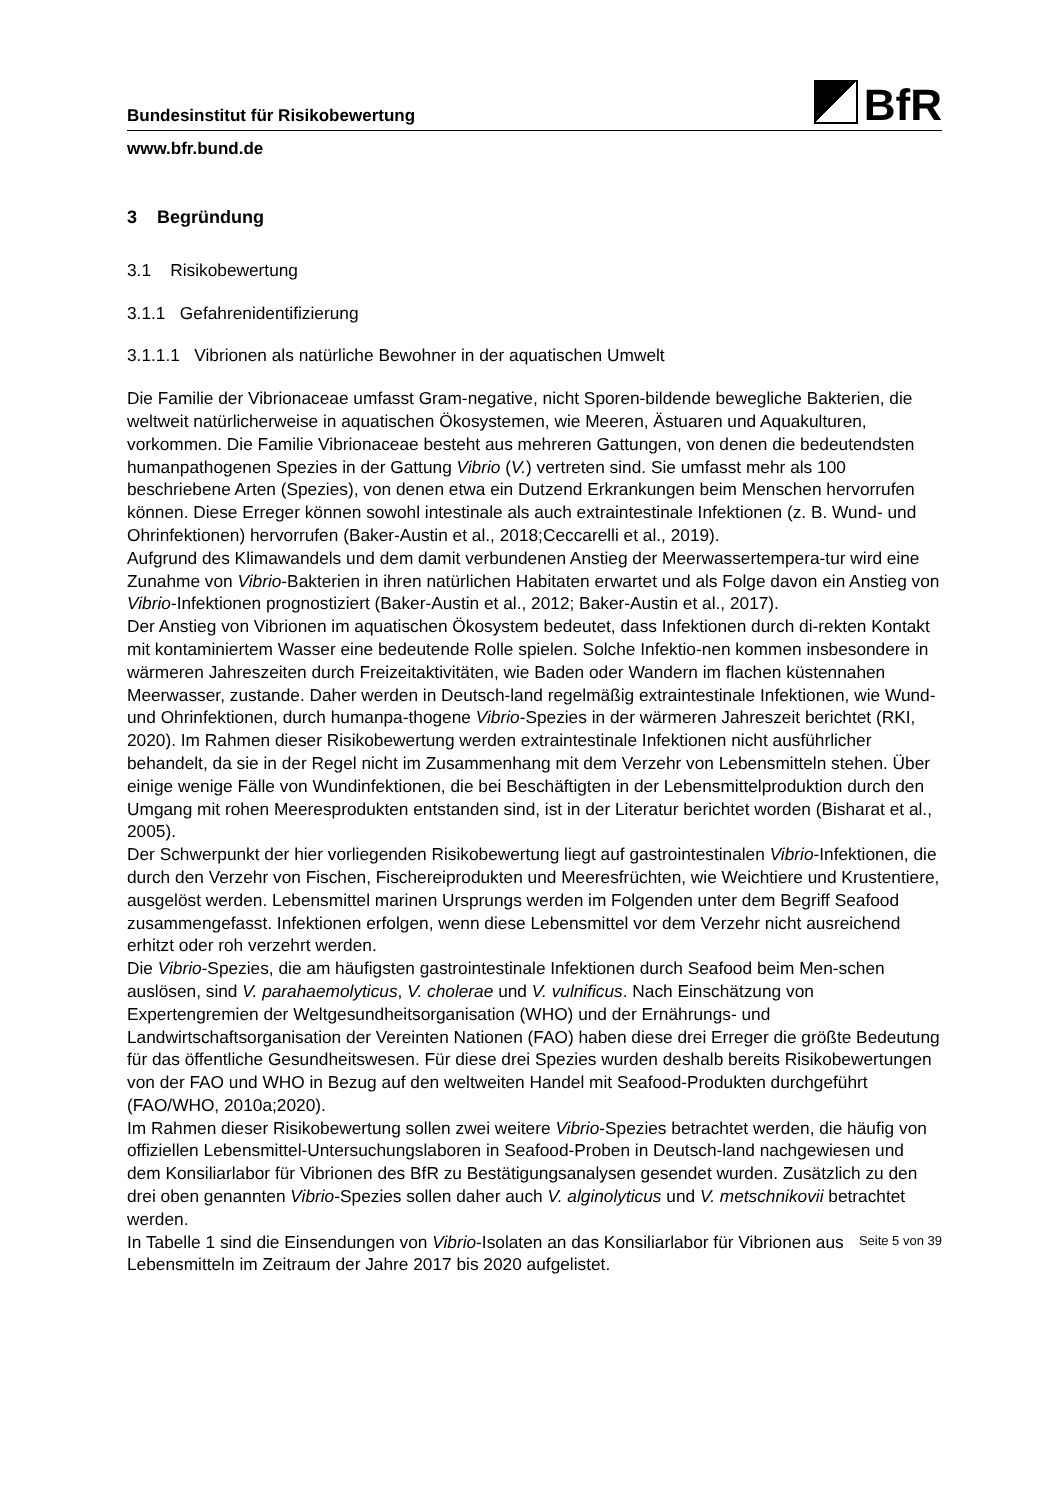BfR
Bundesinstitut für Risikobewertung
www.bfr.bund.de
3 Begründung
3.1 Risikobewertung
3.1.1 Gefahrenidentifizierung
3.1.1.1 Vibrionen als natürliche Bewohner in der aquatischen Umwelt
Die Familie der Vibrionaceae umfasst Gram-negative, nicht Sporen-bildende bewegliche Bakterien, die weltweit natürlicherweise in aquatischen Ökosystemen, wie Meeren, Ästuaren und Aquakulturen, vorkommen. Die Familie Vibrionaceae besteht aus mehreren Gattungen, von denen die bedeutendsten humanpathogenen Spezies in der Gattung Vibrio (V.) vertreten sind. Sie umfasst mehr als 100 beschriebene Arten (Spezies), von denen etwa ein Dutzend Erkrankungen beim Menschen hervorrufen können. Diese Erreger können sowohl intestinale als auch extraintestinale Infektionen (z. B. Wund- und Ohrinfektionen) hervorrufen (Baker-Austin et al., 2018;Ceccarelli et al., 2019).
Aufgrund des Klimawandels und dem damit verbundenen Anstieg der Meerwassertempera-tur wird eine Zunahme von Vibrio-Bakterien in ihren natürlichen Habitaten erwartet und als Folge davon ein Anstieg von Vibrio-Infektionen prognostiziert (Baker-Austin et al., 2012; Baker-Austin et al., 2017).
Der Anstieg von Vibrionen im aquatischen Ökosystem bedeutet, dass Infektionen durch di-rekten Kontakt mit kontaminiertem Wasser eine bedeutende Rolle spielen. Solche Infektio-nen kommen insbesondere in wärmeren Jahreszeiten durch Freizeitaktivitäten, wie Baden oder Wandern im flachen küstennahen Meerwasser, zustande. Daher werden in Deutsch-land regelmäßig extraintestinale Infektionen, wie Wund- und Ohrinfektionen, durch humanpa-thogene Vibrio-Spezies in der wärmeren Jahreszeit berichtet (RKI, 2020). Im Rahmen dieser Risikobewertung werden extraintestinale Infektionen nicht ausführlicher behandelt, da sie in der Regel nicht im Zusammenhang mit dem Verzehr von Lebensmitteln stehen. Über einige wenige Fälle von Wundinfektionen, die bei Beschäftigten in der Lebensmittelproduktion durch den Umgang mit rohen Meeresprodukten entstanden sind, ist in der Literatur berichtet worden (Bisharat et al., 2005).
Der Schwerpunkt der hier vorliegenden Risikobewertung liegt auf gastrointestinalen Vibrio-Infektionen, die durch den Verzehr von Fischen, Fischereiprodukten und Meeresfrüchten, wie Weichtiere und Krustentiere, ausgelöst werden. Lebensmittel marinen Ursprungs werden im Folgenden unter dem Begriff Seafood zusammengefasst. Infektionen erfolgen, wenn diese Lebensmittel vor dem Verzehr nicht ausreichend erhitzt oder roh verzehrt werden.
Die Vibrio-Spezies, die am häufigsten gastrointestinale Infektionen durch Seafood beim Men-schen auslösen, sind V. parahaemolyticus, V. cholerae und V. vulnificus. Nach Einschätzung von Expertengremien der Weltgesundheitsorganisation (WHO) und der Ernährungs- und Landwirtschaftsorganisation der Vereinten Nationen (FAO) haben diese drei Erreger die größte Bedeutung für das öffentliche Gesundheitswesen. Für diese drei Spezies wurden deshalb bereits Risikobewertungen von der FAO und WHO in Bezug auf den weltweiten Handel mit Seafood-Produkten durchgeführt (FAO/WHO, 2010a;2020).
Im Rahmen dieser Risikobewertung sollen zwei weitere Vibrio-Spezies betrachtet werden, die häufig von offiziellen Lebensmittel-Untersuchungslaboren in Seafood-Proben in Deutsch-land nachgewiesen und dem Konsiliarlabor für Vibrionen des BfR zu Bestätigungsanalysen gesendet wurden. Zusätzlich zu den drei oben genannten Vibrio-Spezies sollen daher auch V. alginolyticus und V. metschnikovii betrachtet werden.
In Tabelle 1 sind die Einsendungen von Vibrio-Isolaten an das Konsiliarlabor für Vibrionen aus Lebensmitteln im Zeitraum der Jahre 2017 bis 2020 aufgelistet.
Seite 5 von 39